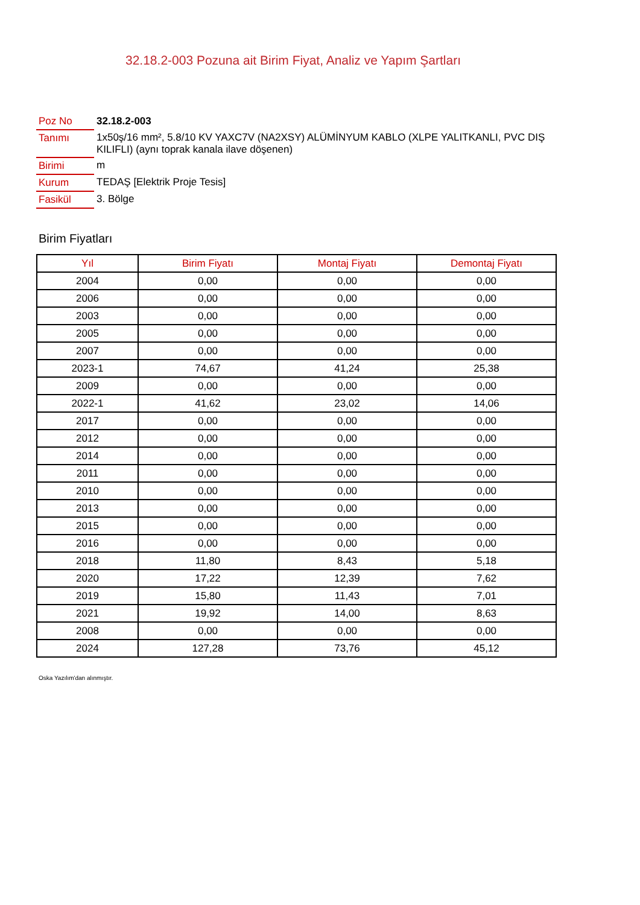32.18.2-003 Pozuna ait Birim Fiyat, Analiz ve Yapım Şartları
| Poz No | 32.18.2-003 |
| Tanımı | 1x50ş/16 mm², 5.8/10 KV YAXC7V (NA2XSY) ALÜMİNYUM KABLO (XLPE YALITKANLI, PVC DIŞ KILIFLI) (aynı toprak kanala ilave döşenen) |
| Birimi | m |
| Kurum | TEDAŞ [Elektrik Proje Tesis] |
| Fasikül | 3. Bölge |
Birim Fiyatları
| Yıl | Birim Fiyatı | Montaj Fiyatı | Demontaj Fiyatı |
| --- | --- | --- | --- |
| 2004 | 0,00 | 0,00 | 0,00 |
| 2006 | 0,00 | 0,00 | 0,00 |
| 2003 | 0,00 | 0,00 | 0,00 |
| 2005 | 0,00 | 0,00 | 0,00 |
| 2007 | 0,00 | 0,00 | 0,00 |
| 2023-1 | 74,67 | 41,24 | 25,38 |
| 2009 | 0,00 | 0,00 | 0,00 |
| 2022-1 | 41,62 | 23,02 | 14,06 |
| 2017 | 0,00 | 0,00 | 0,00 |
| 2012 | 0,00 | 0,00 | 0,00 |
| 2014 | 0,00 | 0,00 | 0,00 |
| 2011 | 0,00 | 0,00 | 0,00 |
| 2010 | 0,00 | 0,00 | 0,00 |
| 2013 | 0,00 | 0,00 | 0,00 |
| 2015 | 0,00 | 0,00 | 0,00 |
| 2016 | 0,00 | 0,00 | 0,00 |
| 2018 | 11,80 | 8,43 | 5,18 |
| 2020 | 17,22 | 12,39 | 7,62 |
| 2019 | 15,80 | 11,43 | 7,01 |
| 2021 | 19,92 | 14,00 | 8,63 |
| 2008 | 0,00 | 0,00 | 0,00 |
| 2024 | 127,28 | 73,76 | 45,12 |
Oska Yazılım'dan alınmıştır.